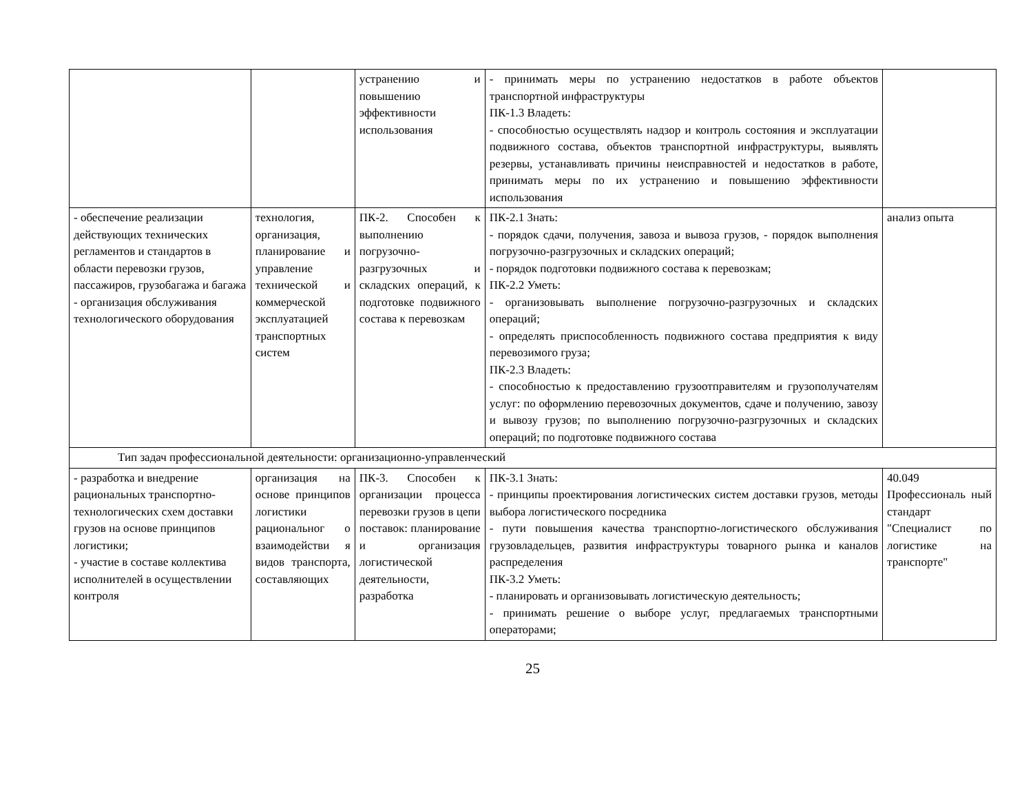| | | устранению и повышению эффективности использования | - принимать меры по устранению недостатков в работе объектов транспортной инфраструктуры ПК-1.3 Владеть: - способностью осуществлять надзор и контроль состояния и эксплуатации подвижного состава, объектов транспортной инфраструктуры, выявлять резервы, устанавливать причины неисправностей и недостатков в работе, принимать меры по их устранению и повышению эффективности использования | |
| - обеспечение реализации действующих технических регламентов и стандартов в области перевозки грузов, пассажиров, грузобагажа и багажа - организация обслуживания технологического оборудования | технология, организация, планирование и управление технической и коммерческой эксплуатацией транспортных систем | ПК-2. Способен к выполнению погрузочно-разгрузочных и складских операций, к подготовке подвижного состава к перевозкам | ПК-2.1 Знать: - порядок сдачи, получения, завоза и вывоза грузов, - порядок выполнения погрузочно-разгрузочных и складских операций; - порядок подготовки подвижного состава к перевозкам; ПК-2.2 Уметь: - организовывать выполнение погрузочно-разгрузочных и складских операций; - определять приспособленность подвижного состава предприятия к виду перевозимого груза; ПК-2.3 Владеть: - способностью к предоставлению грузоотправителям и грузополучателям услуг: по оформлению перевозочных документов, сдаче и получению, завозу и вывозу грузов; по выполнению погрузочно-разгрузочных и складских операций; по подготовке подвижного состава | анализ опыта |
| Тип задач профессиональной деятельности: организационно-управленческий | | | | |
| - разработка и внедрение рациональных транспортно-технологических схем доставки грузов на основе принципов логистики; - участие в составе коллектива исполнителей в осуществлении контроля | организация на основе принципов логистики рациональног о взаимодействи я видов транспорта, составляющих | ПК-3. Способен к организации процесса перевозки грузов в цепи поставок: планирование и организация логистической деятельности, разработка | ПК-3.1 Знать: - принципы проектирования логистических систем доставки грузов, методы выбора логистического посредника - пути повышения качества транспортно-логистического обслуживания грузовладельцев, развития инфраструктуры товарного рынка и каналов распределения ПК-3.2 Уметь: - планировать и организовывать логистическую деятельность; - принимать решение о выборе услуг, предлагаемых транспортными операторами; | 40.049 Профессиональ ный стандарт "Специалист по логистике на транспорте" |
25